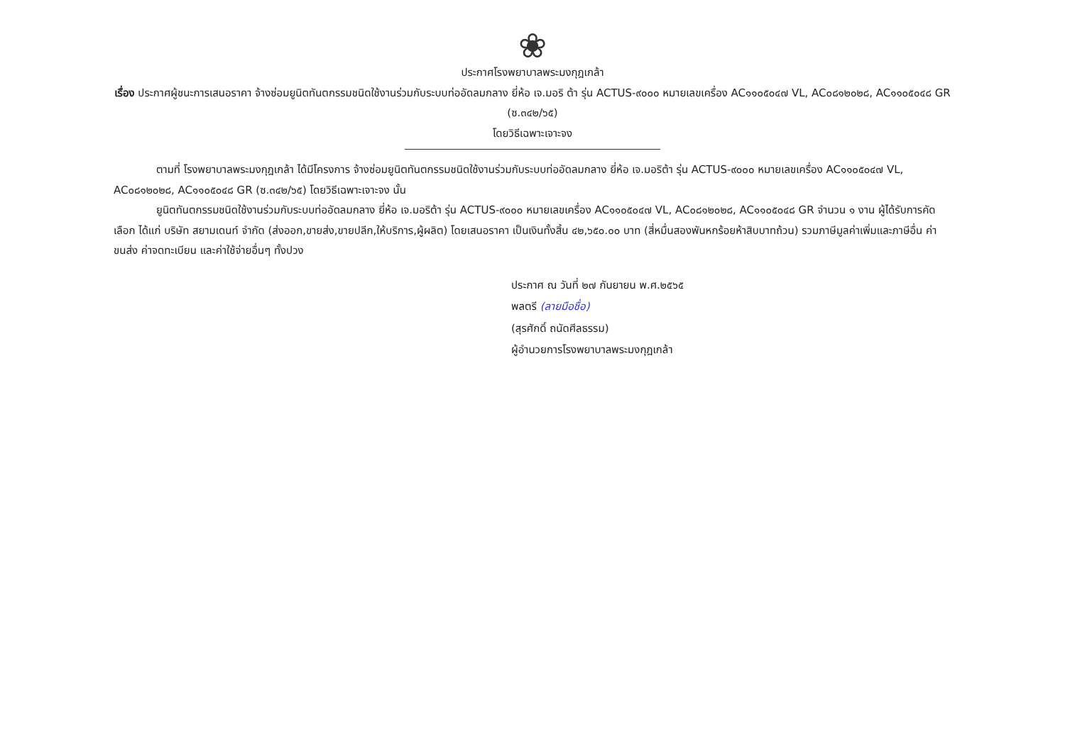❀
ประกาศโรงพยาบาลพระมงกุฎเกล้า
เรื่อง ประกาศผู้ชนะการเสนอราคา จ้างซ่อมยูนิตทันตกรรมชนิดใช้งานร่วมกับระบบท่ออัดลมกลาง ยี่ห้อ เจ.มอริ ต้า รุ่น ACTUS-๙๐๐๐ หมายเลขเครื่อง AC๑๑๐๕๐๔๗ VL, AC๐๘๑๒๐๒๘, AC๑๑๐๕๐๔๘ GR (ซ.๓๔๒/๖๕)
โดยวิธีเฉพาะเจาะจง
ตามที่ โรงพยาบาลพระมงกุฎเกล้า ได้มีโครงการ จ้างซ่อมยูนิตทันตกรรมชนิดใช้งานร่วมกับระบบท่ออัดลมกลาง ยี่ห้อ เจ.มอริต้า รุ่น ACTUS-๙๐๐๐ หมายเลขเครื่อง AC๑๑๐๕๐๔๗ VL, AC๐๘๑๒๐๒๘, AC๑๑๐๕๐๔๘ GR (ซ.๓๔๒/๖๕) โดยวิธีเฉพาะเจาะจง นั้น
ยูนิตทันตกรรมชนิดใช้งานร่วมกับระบบท่ออัดลมกลาง ยี่ห้อ เจ.มอริต้า รุ่น ACTUS-๙๐๐๐ หมายเลขเครื่อง AC๑๑๐๕๐๔๗ VL, AC๐๘๑๒๐๒๘, AC๑๑๐๕๐๔๘ GR จำนวน ๑ งาน ผู้ได้รับการคัดเลือก ได้แก่ บริษัท สยามเดนท์ จำกัด (ส่งออก,ขายส่ง,ขายปลีก,ให้บริการ,ผู้ผลิต) โดยเสนอราคา เป็นเงินทั้งสิ้น ๔๒,๖๕๐.๐๐ บาท (สี่หมื่นสองพันหกร้อยห้าสิบบาทถ้วน) รวมภาษีมูลค่าเพิ่มและภาษีอื่น ค่าขนส่ง ค่าจดทะเบียน และค่าใช้จ่ายอื่นๆ ทั้งปวง
ประกาศ ณ วันที่ ๒๗ กันยายน พ.ศ.๒๕๖๕
พลตรี (ลายมือชื่อ)
(สุรศักดิ์ ถนัดศีลธรรม)
ผู้อำนวยการโรงพยาบาลพระมงกุฎเกล้า